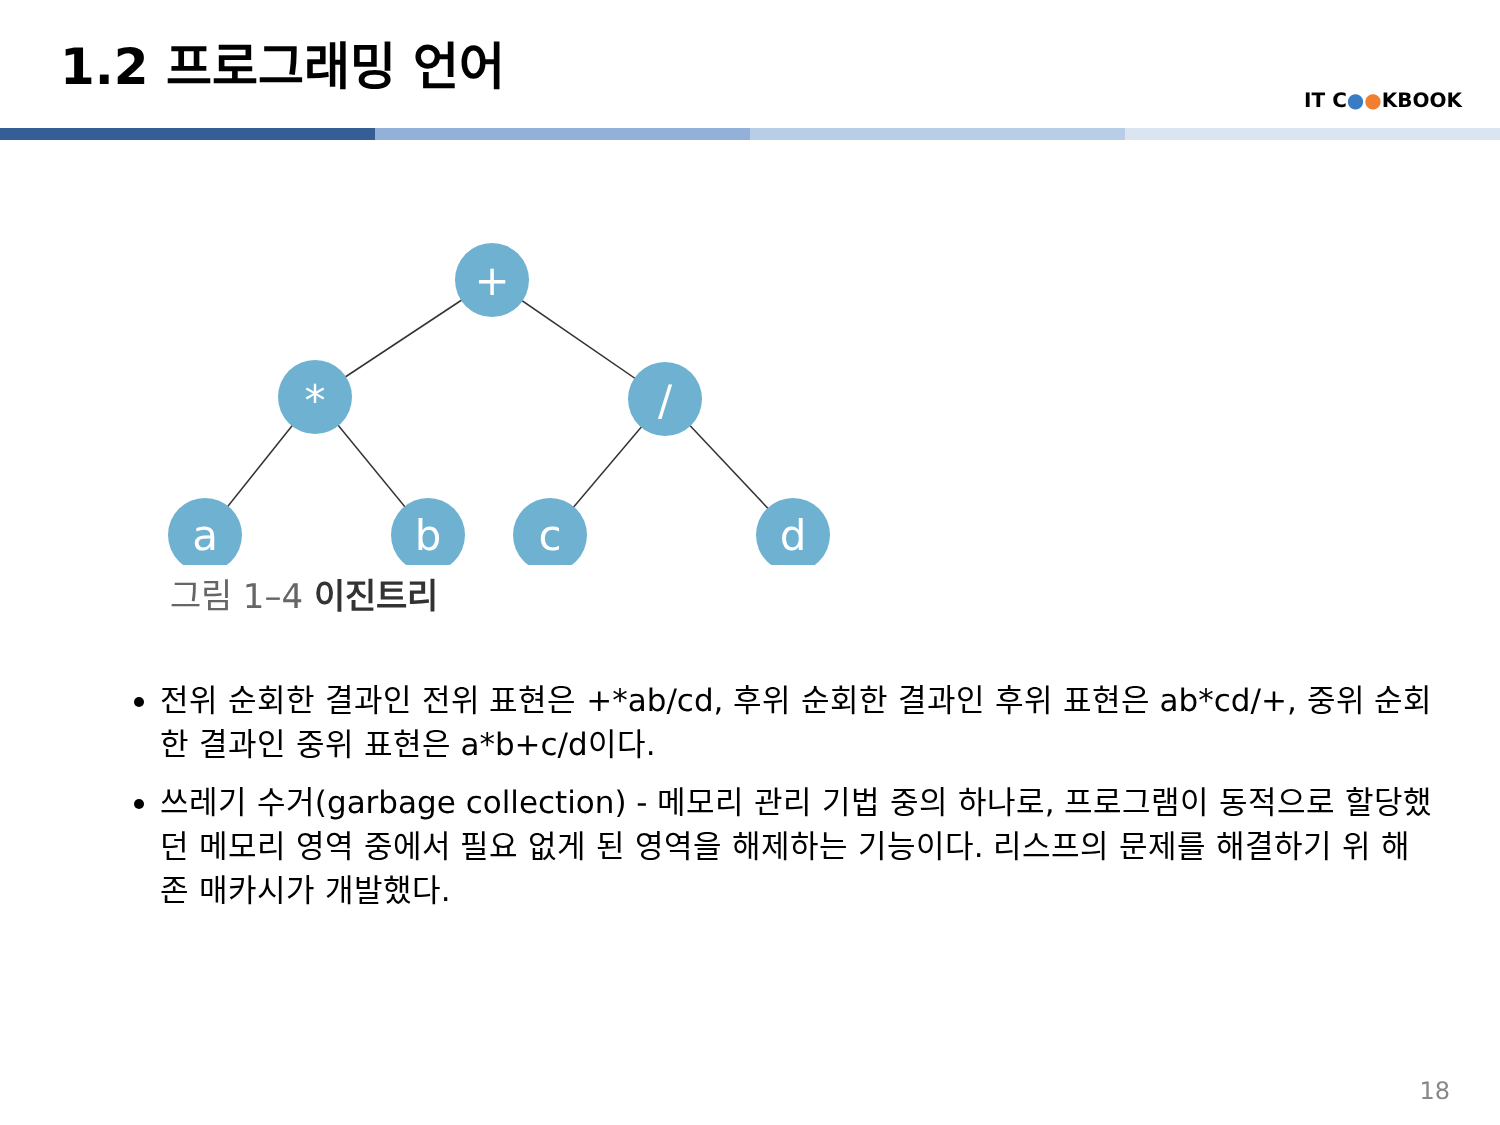1.2 프로그래밍 언어
IT C●●KBOOK
+
*
/
a
b
c
d
그림 1–4 이진트리
전위 순회한 결과인 전위 표현은 +*ab/cd, 후위 순회한 결과인 후위 표현은 ab*cd/+, 중위 순회한 결과인 중위 표현은 a*b+c/d이다.
쓰레기 수거(garbage collection) - 메모리 관리 기법 중의 하나로, 프로그램이 동적으로 할당했던 메모리 영역 중에서 필요 없게 된 영역을 해제하는 기능이다. 리스프의 문제를 해결하기 위 해 존 매카시가 개발했다.
18